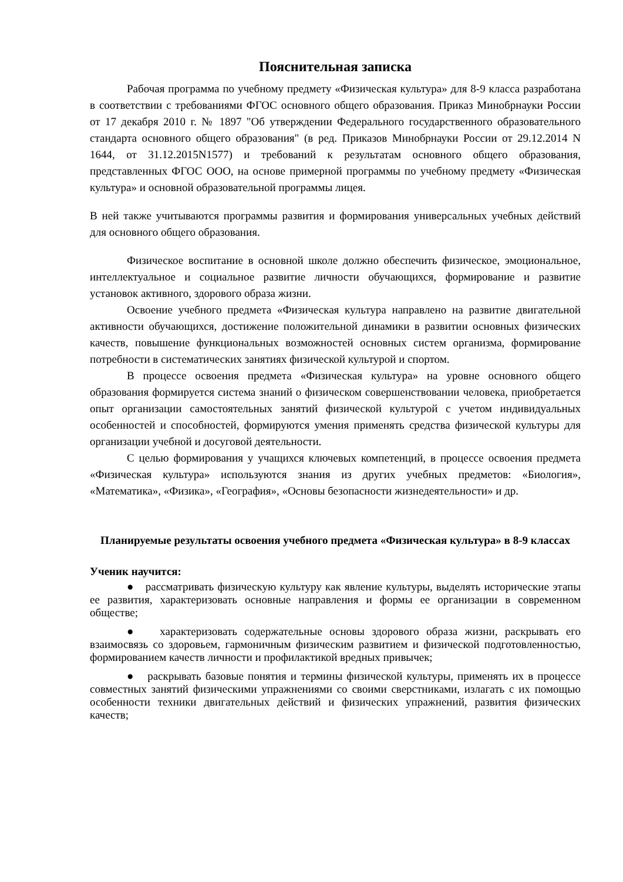Пояснительная записка
Рабочая программа по учебному предмету «Физическая культура» для 8-9 класса разработана в соответствии с требованиями ФГОС основного общего образования. Приказ Минобрнауки России от 17 декабря 2010 г. № 1897 "Об утверждении Федерального государственного образовательного стандарта основного общего образования" (в ред. Приказов Минобрнауки России от 29.12.2014 N 1644, от 31.12.2015N1577) и требований к результатам основного общего образования, представленных ФГОС ООО, на основе примерной программы по учебному предмету «Физическая культура» и основной образовательной программы лицея.
В ней также учитываются программы развития и формирования универсальных учебных действий для основного общего образования.
Физическое воспитание в основной школе должно обеспечить физическое, эмоциональное, интеллектуальное и социальное развитие личности обучающихся, формирование и развитие установок активного, здорового образа жизни.
Освоение учебного предмета «Физическая культура направлено на развитие двигательной активности обучающихся, достижение положительной динамики в развитии основных физических качеств, повышение функциональных возможностей основных систем организма, формирование потребности в систематических занятиях физической культурой и спортом.
В процессе освоения предмета «Физическая культура» на уровне основного общего образования формируется система знаний о физическом совершенствовании человека, приобретается опыт организации самостоятельных занятий физической культурой с учетом индивидуальных особенностей и способностей, формируются умения применять средства физической культуры для организации учебной и досуговой деятельности.
С целью формирования у учащихся ключевых компетенций, в процессе освоения предмета «Физическая культура» используются знания из других учебных предметов: «Биология», «Математика», «Физика», «География», «Основы безопасности жизнедеятельности» и др.
Планируемые результаты освоения учебного предмета «Физическая культура» в 8-9 классах
Ученик научится:
● рассматривать физическую культуру как явление культуры, выделять исторические этапы ее развития, характеризовать основные направления и формы ее организации в современном обществе;
● характеризовать содержательные основы здорового образа жизни, раскрывать его взаимосвязь со здоровьем, гармоничным физическим развитием и физической подготовленностью, формированием качеств личности и профилактикой вредных привычек;
● раскрывать базовые понятия и термины физической культуры, применять их в процессе совместных занятий физическими упражнениями со своими сверстниками, излагать с их помощью особенности техники двигательных действий и физических упражнений, развития физических качеств;